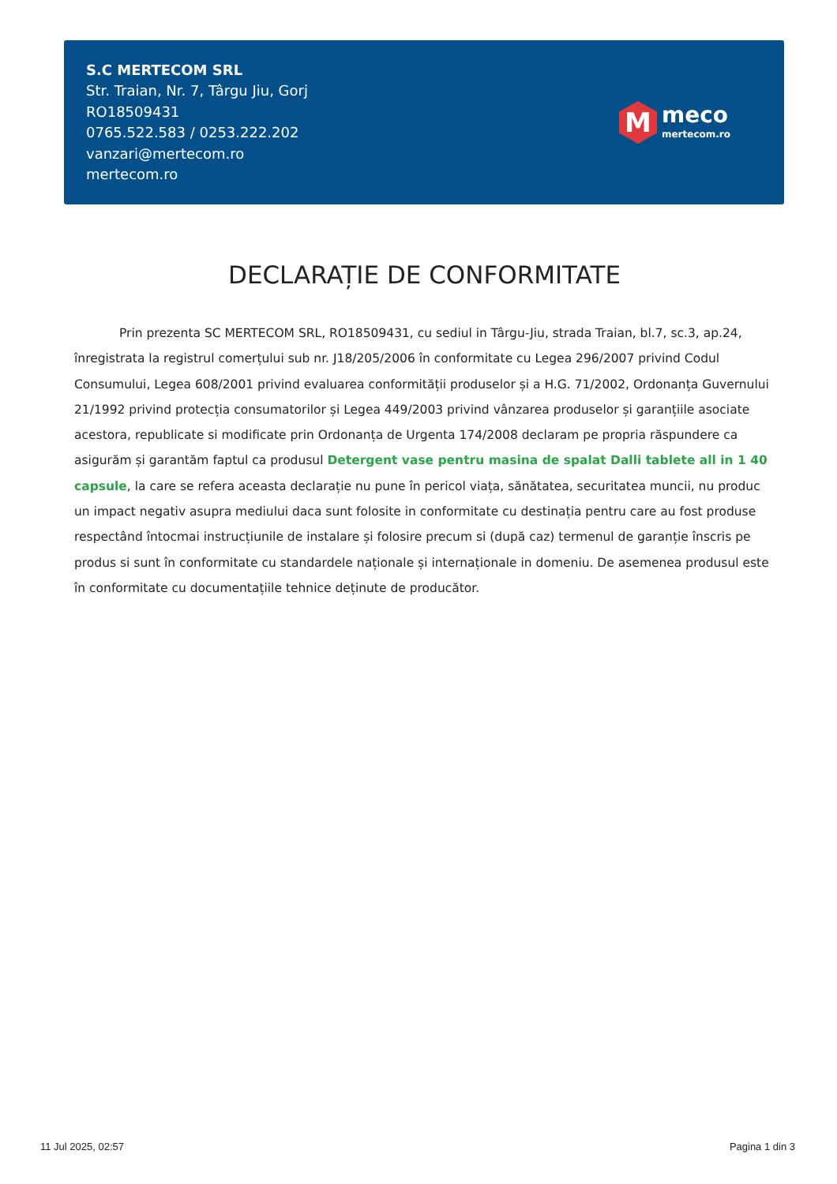S.C MERTECOM SRL
Str. Traian, Nr. 7, Târgu Jiu, Gorj
RO18509431
0765.522.583 / 0253.222.202
vanzari@mertecom.ro
mertecom.ro
M
meco
mertecom.ro
DECLARAȚIE DE CONFORMITATE
Prin prezenta SC MERTECOM SRL, RO18509431, cu sediul in Târgu-Jiu, strada Traian, bl.7, sc.3, ap.24, înregistrata la registrul comerțului sub nr. J18/205/2006 în conformitate cu Legea 296/2007 privind Codul Consumului, Legea 608/2001 privind evaluarea conformității produselor și a H.G. 71/2002, Ordonanța Guvernului 21/1992 privind protecția consumatorilor și Legea 449/2003 privind vânzarea produselor și garanțiile asociate acestora, republicate si modificate prin Ordonanța de Urgenta 174/2008 declaram pe propria răspundere ca asigurăm și garantăm faptul ca produsul Detergent vase pentru masina de spalat Dalli tablete all in 1 40 capsule, la care se refera aceasta declarație nu pune în pericol viața, sănătatea, securitatea muncii, nu produc un impact negativ asupra mediului daca sunt folosite in conformitate cu destinația pentru care au fost produse respectând întocmai instrucțiunile de instalare și folosire precum si (după caz) termenul de garanție înscris pe produs si sunt în conformitate cu standardele naționale și internaționale in domeniu. De asemenea produsul este în conformitate cu documentațiile tehnice deținute de producător.
11 Jul 2025, 02:57 Pagina 1 din 3